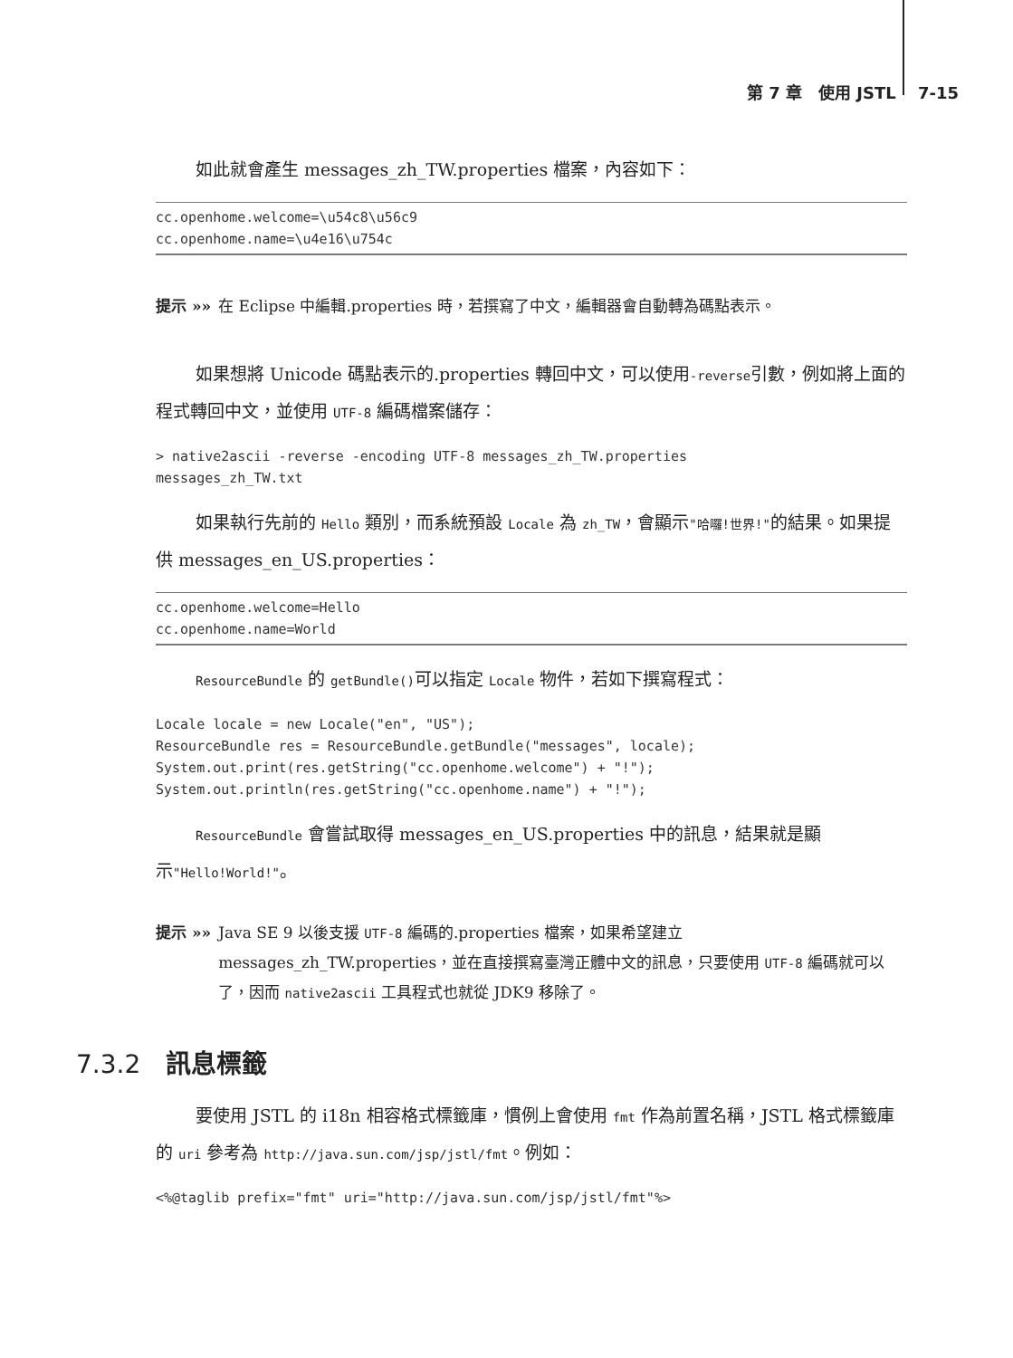第 7 章　使用 JSTL　 7-15
如此就會產生 messages_zh_TW.properties 檔案，內容如下：
cc.openhome.welcome=\u54c8\u56c9
cc.openhome.name=\u4e16\u754c
提示 »» 在 Eclipse 中編輯.properties 時，若撰寫了中文，編輯器會自動轉為碼點表示。
如果想將 Unicode 碼點表示的.properties 轉回中文，可以使用-reverse引數，例如將上面的程式轉回中文，並使用 UTF-8 編碼檔案儲存：
> native2ascii -reverse -encoding UTF-8 messages_zh_TW.properties
messages_zh_TW.txt
如果執行先前的 Hello 類別，而系統預設 Locale 為 zh_TW，會顯示"哈囉!世界!"的結果。如果提供 messages_en_US.properties：
cc.openhome.welcome=Hello
cc.openhome.name=World
ResourceBundle 的 getBundle()可以指定 Locale 物件，若如下撰寫程式：
Locale locale = new Locale("en", "US");
ResourceBundle res = ResourceBundle.getBundle("messages", locale);
System.out.print(res.getString("cc.openhome.welcome") + "!");
System.out.println(res.getString("cc.openhome.name") + "!");
ResourceBundle 會嘗試取得 messages_en_US.properties 中的訊息，結果就是顯示"Hello!World!"。
提示 »» Java SE 9 以後支援 UTF-8 編碼的.properties 檔案，如果希望建立 messages_zh_TW.properties，並在直接撰寫臺灣正體中文的訊息，只要使用 UTF-8 編碼就可以了，因而 native2ascii 工具程式也就從 JDK9 移除了。
7.3.2 訊息標籤
要使用 JSTL 的 i18n 相容格式標籤庫，慣例上會使用 fmt 作為前置名稱，JSTL 格式標籤庫的 uri 參考為 http://java.sun.com/jsp/jstl/fmt。例如：
<%@taglib prefix="fmt" uri="http://java.sun.com/jsp/jstl/fmt"%>